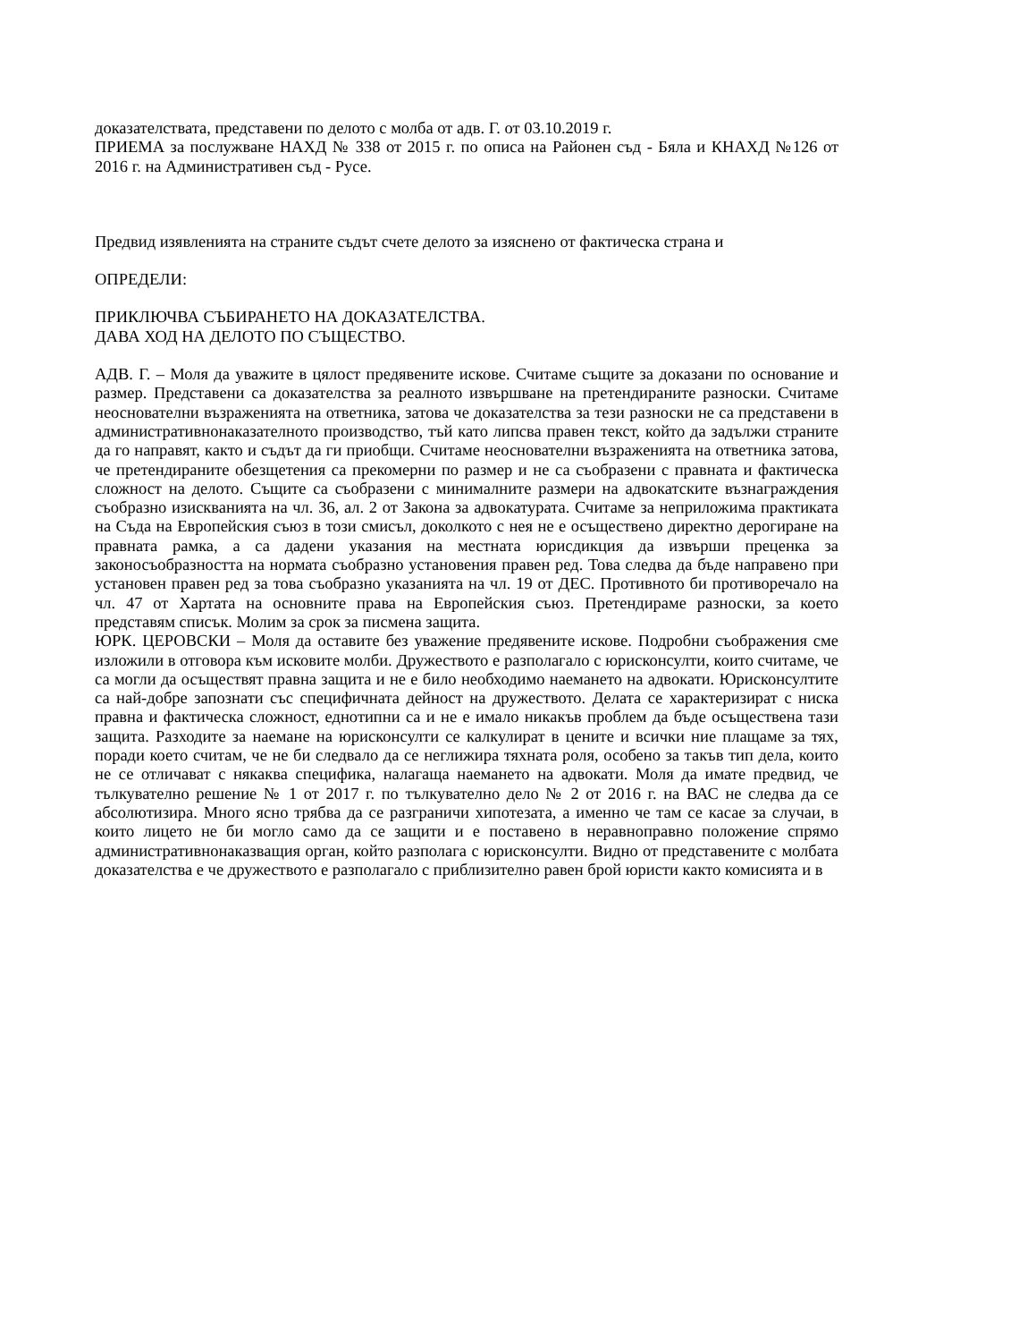доказателствата, представени по делото с молба от адв. Г. от 03.10.2019 г.
ПРИЕМА за послужване НАХД № 338 от 2015 г. по описа на Районен съд - Бяла и КНАХД №126 от 2016 г. на Административен съд - Русе.
Предвид изявленията на страните съдът счете делото за изяснено от фактическа страна и
ОПРЕДЕЛИ:
ПРИКЛЮЧВА СЪБИРАНЕТО НА ДОКАЗАТЕЛСТВА.
ДАВА ХОД НА ДЕЛОТО ПО СЪЩЕСТВО.
АДВ. Г. – Моля да уважите в цялост предявените искове. Считаме същите за доказани по основание и размер. Представени са доказателства за реалното извършване на претендираните разноски. Считаме неоснователни възраженията на ответника, затова че доказателства за тези разноски не са представени в административнонаказателното производство, тъй като липсва правен текст, който да задължи страните да го направят, както и съдът да ги приобщи. Считаме неоснователни възраженията на ответника затова, че претендираните обезщетения са прекомерни по размер и не са съобразени с правната и фактическа сложност на делото. Същите са съобразени с минималните размери на адвокатските възнаграждения съобразно изискванията на чл. 36, ал. 2 от Закона за адвокатурата. Считаме за неприложима практиката на Съда на Европейския съюз в този смисъл, доколкото с нея не е осъществено директно дерогиране на правната рамка, а са дадени указания на местната юрисдикция да извърши преценка за законосъобразността на нормата съобразно установения правен ред. Това следва да бъде направено при установен правен ред за това съобразно указанията на чл. 19 от ДЕС. Противното би противоречало на чл. 47 от Хартата на основните права на Европейския съюз. Претендираме разноски, за което представям списък. Молим за срок за писмена защита.
ЮРК. ЦЕРОВСКИ – Моля да оставите без уважение предявените искове. Подробни съображения сме изложили в отговора към исковите молби. Дружеството е разполагало с юрисконсулти, които считаме, че са могли да осъществят правна защита и не е било необходимо наемането на адвокати. Юрисконсултите са най-добре запознати със специфичната дейност на дружеството. Делата се характеризират с ниска правна и фактическа сложност, еднотипни са и не е имало никакъв проблем да бъде осъществена тази защита. Разходите за наемане на юрисконсулти се калкулират в цените и всички ние плащаме за тях, поради което считам, че не би следвало да се неглижира тяхната роля, особено за такъв тип дела, които не се отличават с някаква специфика, налагаща наемането на адвокати. Моля да имате предвид, че тълкувателно решение № 1 от 2017 г. по тълкувателно дело № 2 от 2016 г. на ВАС не следва да се абсолютизира. Много ясно трябва да се разграничи хипотезата, а именно че там се касае за случаи, в които лицето не би могло само да се защити и е поставено в неравноправно положение спрямо административнонаказващия орган, който разполага с юрисконсулти. Видно от представените с молбата доказателства е че дружеството е разполагало с приблизително равен брой юристи както комисията и в